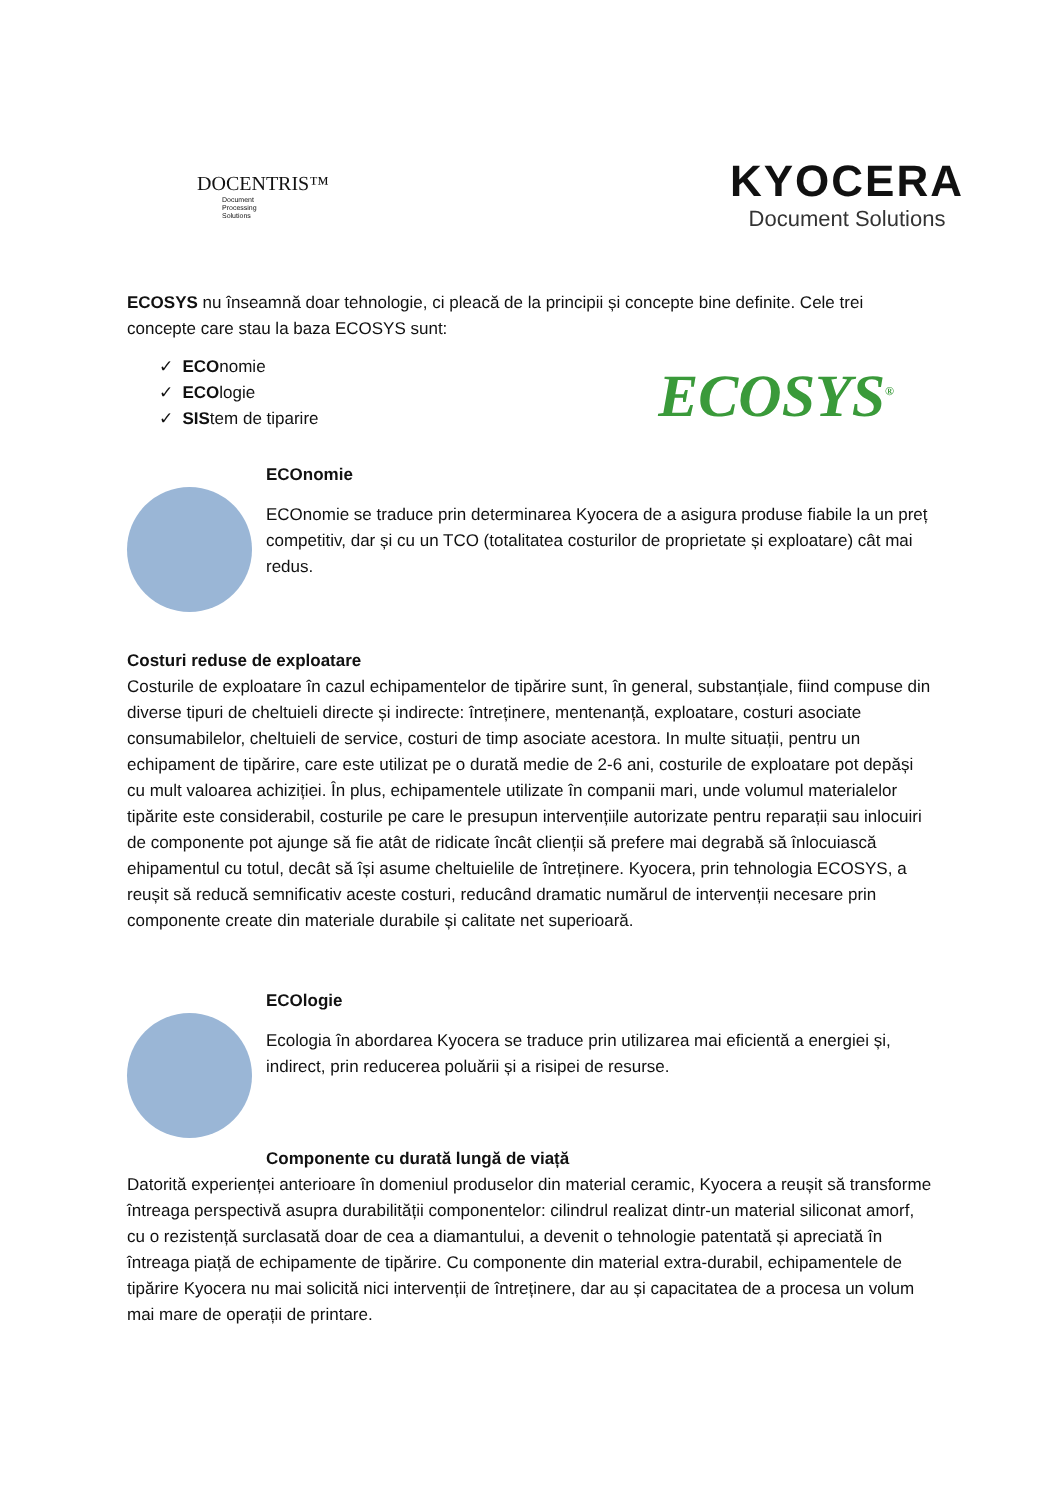DOCENTRIS™
Document
Processing
Solutions
KYOCERA
Document Solutions
ECOSYS nu înseamnă doar tehnologie, ci pleacă de la principii și concepte bine definite. Cele trei concepte care stau la baza ECOSYS sunt:
✓ ECOnomie
✓ ECOlogie
✓ SIStem de tiparire
ECOSYS<sup>®</sup>
ECOnomie
ECOnomie se traduce prin determinarea Kyocera de a asigura produse fiabile la un preț competitiv, dar și cu un TCO (totalitatea costurilor de proprietate și exploatare) cât mai redus.
Costuri reduse de exploatare
Costurile de exploatare în cazul echipamentelor de tipărire sunt, în general, substanțiale, fiind compuse din diverse tipuri de cheltuieli directe și indirecte: întreținere, mentenanță, exploatare, costuri asociate consumabilelor, cheltuieli de service, costuri de timp asociate acestora. In multe situații, pentru un echipament de tipărire, care este utilizat pe o durată medie de 2-6 ani, costurile de exploatare pot depăși cu mult valoarea achiziției. În plus, echipamentele utilizate în companii mari, unde volumul materialelor tipărite este considerabil, costurile pe care le presupun intervențiile autorizate pentru reparații sau inlocuiri de componente pot ajunge să fie atât de ridicate încât clienții să prefere mai degrabă să înlocuiască ehipamentul cu totul, decât să își asume cheltuielile de întreținere. Kyocera, prin tehnologia ECOSYS, a reușit să reducă semnificativ aceste costuri, reducând dramatic numărul de intervenții necesare prin componente create din materiale durabile și calitate net superioară.
ECOlogie
Ecologia în abordarea Kyocera se traduce prin utilizarea mai eficientă a energiei și, indirect, prin reducerea poluării și a risipei de resurse.
Componente cu durată lungă de viață
Datorită experienței anterioare în domeniul produselor din material ceramic, Kyocera a reușit să transforme întreaga perspectivă asupra durabilității componentelor: cilindrul realizat dintr-un material siliconat amorf, cu o rezistență surclasată doar de cea a diamantului, a devenit o tehnologie patentată și apreciată în întreaga piață de echipamente de tipărire. Cu componente din material extra-durabil, echipamentele de tipărire Kyocera nu mai solicită nici intervenții de întreținere, dar au și capacitatea de a procesa un volum mai mare de operații de printare.